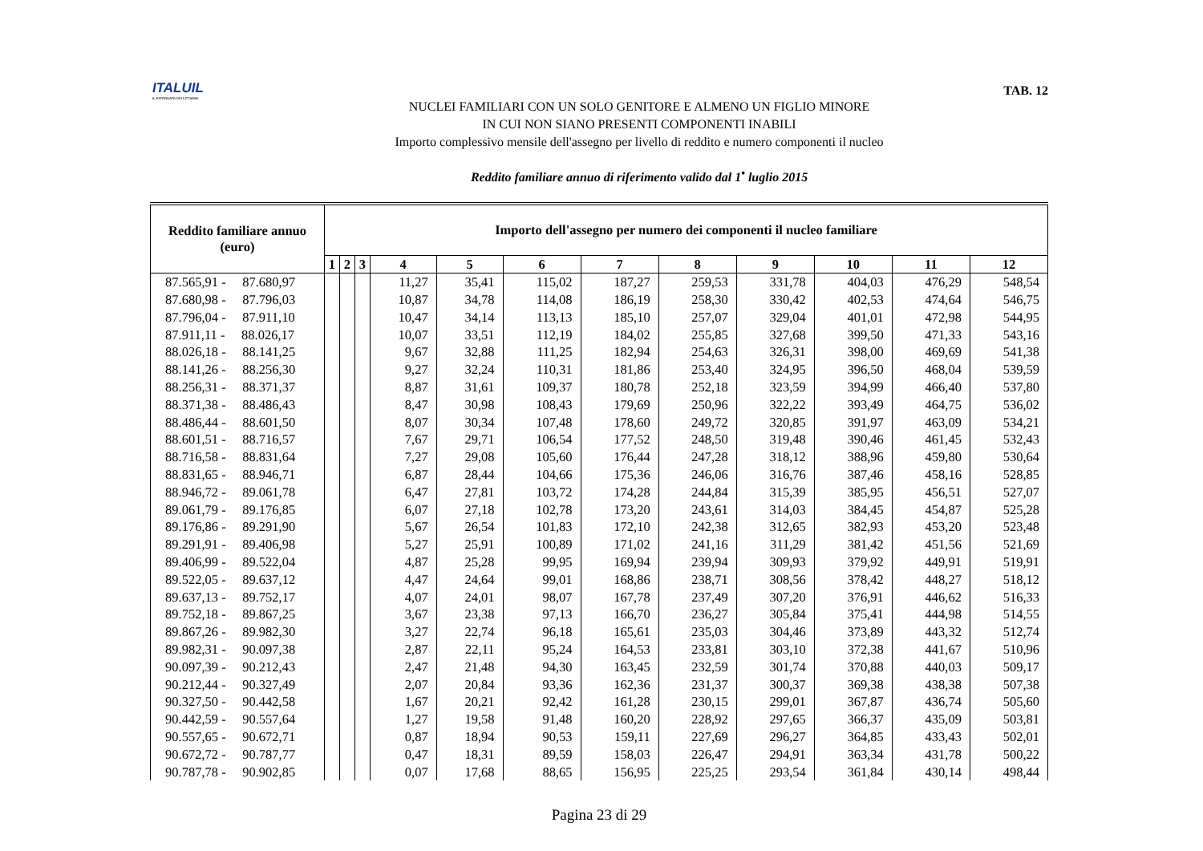ITALUIL
IL PATRONATO DEI CITTADINI
TAB. 12
NUCLEI FAMILIARI CON UN SOLO GENITORE E ALMENO UN FIGLIO MINORE
IN CUI NON SIANO PRESENTI COMPONENTI INABILI
Importo complessivo mensile dell'assegno per livello di reddito e numero componenti il nucleo
Reddito familiare annuo di riferimento valido dal 1<sup>•</sup> luglio 2015
| Reddito familiare annuo (euro) | Importo dell'assegno per numero dei componenti il nucleo familiare | | | | | | | | | | | |
| --- | --- | --- | --- | --- | --- | --- | --- | --- | --- | --- | --- | --- |
| | 1 | 2 | 3 | 4 | 5 | 6 | 7 | 8 | 9 | 10 | 11 | 12 |
| 87.565,91 - 87.680,97 | | | | 11,27 | 35,41 | 115,02 | 187,27 | 259,53 | 331,78 | 404,03 | 476,29 | 548,54 |
| 87.680,98 - 87.796,03 | | | | 10,87 | 34,78 | 114,08 | 186,19 | 258,30 | 330,42 | 402,53 | 474,64 | 546,75 |
| 87.796,04 - 87.911,10 | | | | 10,47 | 34,14 | 113,13 | 185,10 | 257,07 | 329,04 | 401,01 | 472,98 | 544,95 |
| 87.911,11 - 88.026,17 | | | | 10,07 | 33,51 | 112,19 | 184,02 | 255,85 | 327,68 | 399,50 | 471,33 | 543,16 |
| 88.026,18 - 88.141,25 | | | | 9,67 | 32,88 | 111,25 | 182,94 | 254,63 | 326,31 | 398,00 | 469,69 | 541,38 |
| 88.141,26 - 88.256,30 | | | | 9,27 | 32,24 | 110,31 | 181,86 | 253,40 | 324,95 | 396,50 | 468,04 | 539,59 |
| 88.256,31 - 88.371,37 | | | | 8,87 | 31,61 | 109,37 | 180,78 | 252,18 | 323,59 | 394,99 | 466,40 | 537,80 |
| 88.371,38 - 88.486,43 | | | | 8,47 | 30,98 | 108,43 | 179,69 | 250,96 | 322,22 | 393,49 | 464,75 | 536,02 |
| 88.486,44 - 88.601,50 | | | | 8,07 | 30,34 | 107,48 | 178,60 | 249,72 | 320,85 | 391,97 | 463,09 | 534,21 |
| 88.601,51 - 88.716,57 | | | | 7,67 | 29,71 | 106,54 | 177,52 | 248,50 | 319,48 | 390,46 | 461,45 | 532,43 |
| 88.716,58 - 88.831,64 | | | | 7,27 | 29,08 | 105,60 | 176,44 | 247,28 | 318,12 | 388,96 | 459,80 | 530,64 |
| 88.831,65 - 88.946,71 | | | | 6,87 | 28,44 | 104,66 | 175,36 | 246,06 | 316,76 | 387,46 | 458,16 | 528,85 |
| 88.946,72 - 89.061,78 | | | | 6,47 | 27,81 | 103,72 | 174,28 | 244,84 | 315,39 | 385,95 | 456,51 | 527,07 |
| 89.061,79 - 89.176,85 | | | | 6,07 | 27,18 | 102,78 | 173,20 | 243,61 | 314,03 | 384,45 | 454,87 | 525,28 |
| 89.176,86 - 89.291,90 | | | | 5,67 | 26,54 | 101,83 | 172,10 | 242,38 | 312,65 | 382,93 | 453,20 | 523,48 |
| 89.291,91 - 89.406,98 | | | | 5,27 | 25,91 | 100,89 | 171,02 | 241,16 | 311,29 | 381,42 | 451,56 | 521,69 |
| 89.406,99 - 89.522,04 | | | | 4,87 | 25,28 | 99,95 | 169,94 | 239,94 | 309,93 | 379,92 | 449,91 | 519,91 |
| 89.522,05 - 89.637,12 | | | | 4,47 | 24,64 | 99,01 | 168,86 | 238,71 | 308,56 | 378,42 | 448,27 | 518,12 |
| 89.637,13 - 89.752,17 | | | | 4,07 | 24,01 | 98,07 | 167,78 | 237,49 | 307,20 | 376,91 | 446,62 | 516,33 |
| 89.752,18 - 89.867,25 | | | | 3,67 | 23,38 | 97,13 | 166,70 | 236,27 | 305,84 | 375,41 | 444,98 | 514,55 |
| 89.867,26 - 89.982,30 | | | | 3,27 | 22,74 | 96,18 | 165,61 | 235,03 | 304,46 | 373,89 | 443,32 | 512,74 |
| 89.982,31 - 90.097,38 | | | | 2,87 | 22,11 | 95,24 | 164,53 | 233,81 | 303,10 | 372,38 | 441,67 | 510,96 |
| 90.097,39 - 90.212,43 | | | | 2,47 | 21,48 | 94,30 | 163,45 | 232,59 | 301,74 | 370,88 | 440,03 | 509,17 |
| 90.212,44 - 90.327,49 | | | | 2,07 | 20,84 | 93,36 | 162,36 | 231,37 | 300,37 | 369,38 | 438,38 | 507,38 |
| 90.327,50 - 90.442,58 | | | | 1,67 | 20,21 | 92,42 | 161,28 | 230,15 | 299,01 | 367,87 | 436,74 | 505,60 |
| 90.442,59 - 90.557,64 | | | | 1,27 | 19,58 | 91,48 | 160,20 | 228,92 | 297,65 | 366,37 | 435,09 | 503,81 |
| 90.557,65 - 90.672,71 | | | | 0,87 | 18,94 | 90,53 | 159,11 | 227,69 | 296,27 | 364,85 | 433,43 | 502,01 |
| 90.672,72 - 90.787,77 | | | | 0,47 | 18,31 | 89,59 | 158,03 | 226,47 | 294,91 | 363,34 | 431,78 | 500,22 |
| 90.787,78 - 90.902,85 | | | | 0,07 | 17,68 | 88,65 | 156,95 | 225,25 | 293,54 | 361,84 | 430,14 | 498,44 |
Pagina 23 di 29